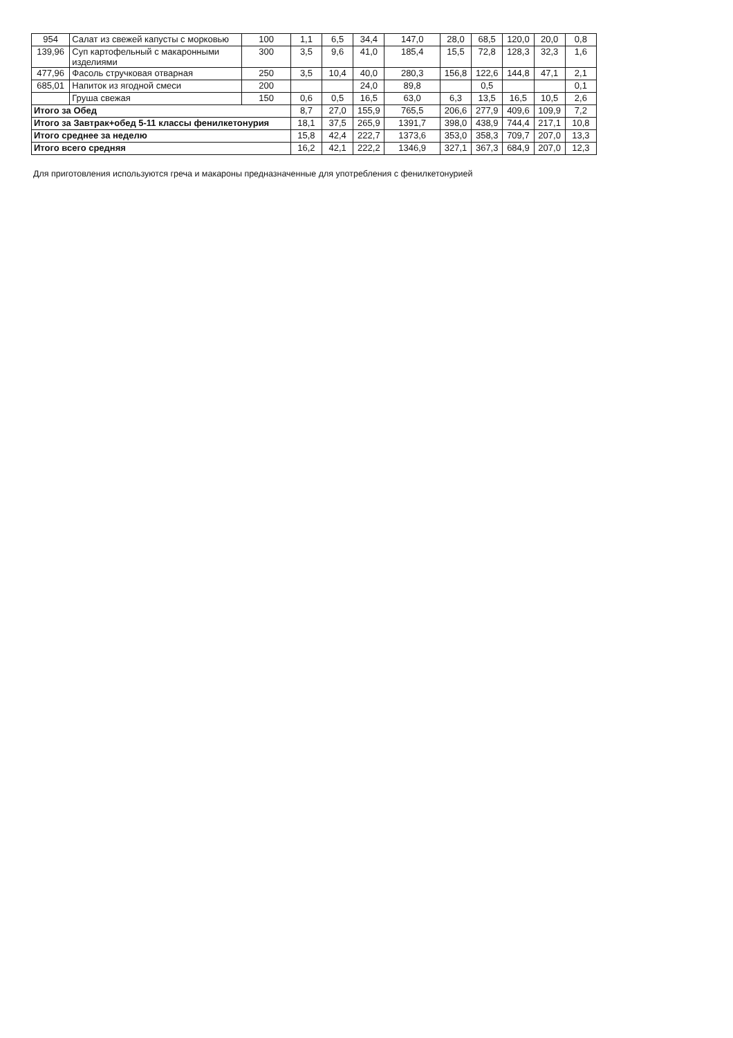| 954 | Салат из свежей капусты с морковью | 100 | 1,1 | 6,5 | 34,4 | 147,0 | 28,0 | 68,5 | 120,0 | 20,0 | 0,8 |
| 139,96 | Суп картофельный с макаронными изделиями | 300 | 3,5 | 9,6 | 41,0 | 185,4 | 15,5 | 72,8 | 128,3 | 32,3 | 1,6 |
| 477,96 | Фасоль стручковая отварная | 250 | 3,5 | 10,4 | 40,0 | 280,3 | 156,8 | 122,6 | 144,8 | 47,1 | 2,1 |
| 685,01 | Напиток из ягодной смеси | 200 | | | 24,0 | 89,8 | | 0,5 | | | 0,1 |
| | Груша свежая | 150 | 0,6 | 0,5 | 16,5 | 63,0 | 6,3 | 13,5 | 16,5 | 10,5 | 2,6 |
| Итого за Обед | | | 8,7 | 27,0 | 155,9 | 765,5 | 206,6 | 277,9 | 409,6 | 109,9 | 7,2 |
| Итого за Завтрак+обед 5-11 классы фенилкетонурия | | | 18,1 | 37,5 | 265,9 | 1391,7 | 398,0 | 438,9 | 744,4 | 217,1 | 10,8 |
| Итого среднее за неделю | | | 15,8 | 42,4 | 222,7 | 1373,6 | 353,0 | 358,3 | 709,7 | 207,0 | 13,3 |
| Итого всего средняя | | | 16,2 | 42,1 | 222,2 | 1346,9 | 327,1 | 367,3 | 684,9 | 207,0 | 12,3 |
Для приготовления используются греча и макароны предназначенные для употребления с фенилкетонурией